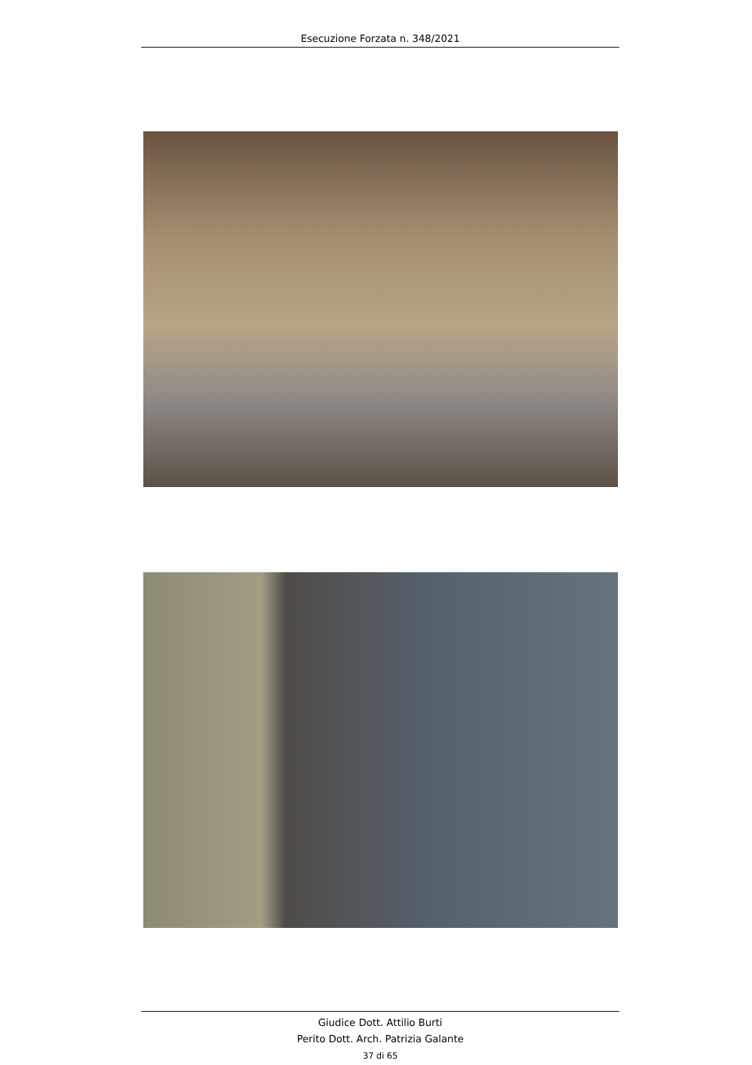Esecuzione Forzata n. 348/2021
Giudice Dott. Attilio Burti
Perito Dott. Arch. Patrizia Galante
37 di 65